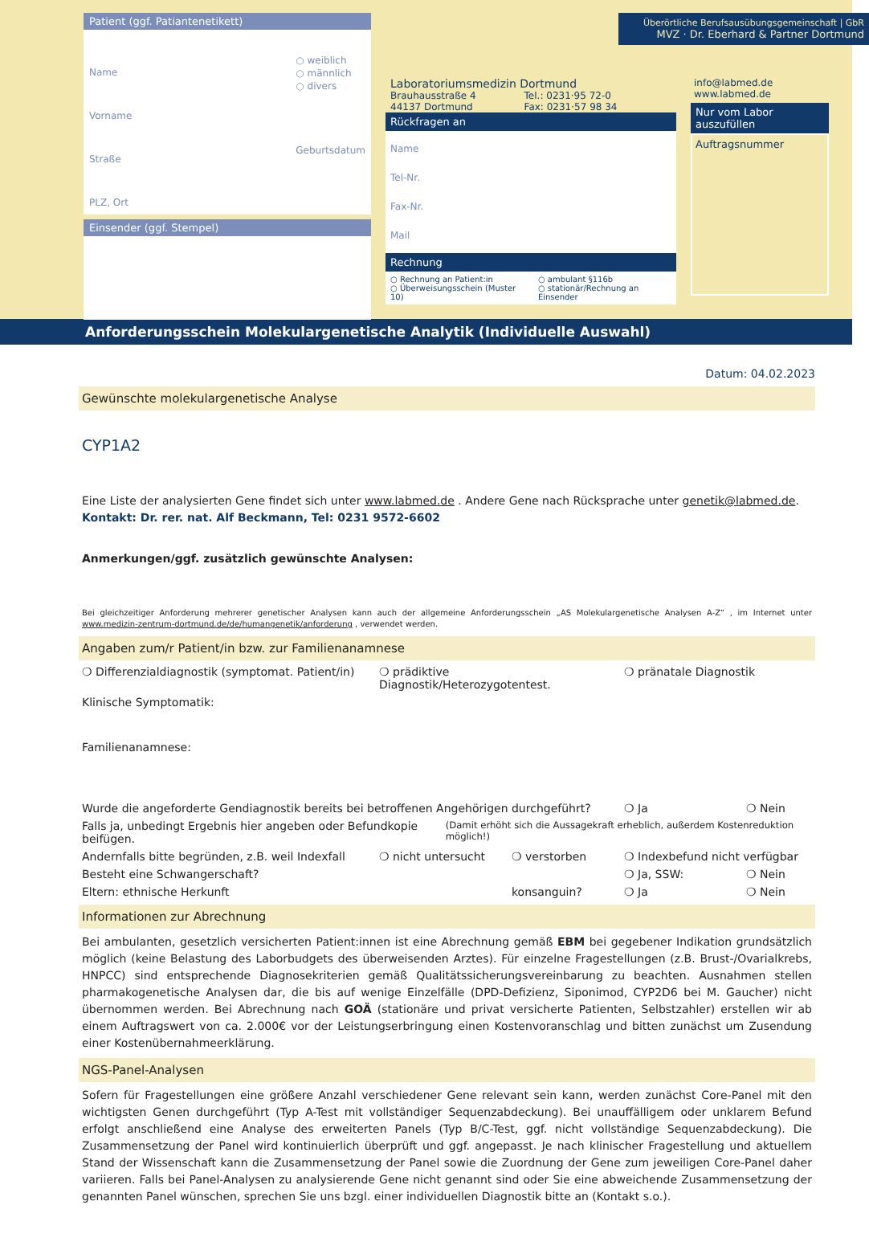Patient (ggf. Patiantenetikett)
Name
Vorname
Straße
PLZ, Ort
○ weiblich
○ männlich
○ divers
Geburtsdatum
Einsender (ggf. Stempel)
Laboratoriumsmedizin Dortmund
Brauhausstraße 4
44137 Dortmund
Tel.: 0231·95 72-0
Fax: 0231·57 98 34
Rückfragen an
Name
Tel-Nr.
Fax-Nr.
Mail
Rechnung
○ Rechnung an Patient:in
○ Überweisungsschein (Muster 10)
○ ambulant §116b
○ stationär/Rechnung an Einsender
Überörtliche Berufsausübungsgemeinschaft | GbR
MVZ · Dr. Eberhard & Partner Dortmund
info@labmed.de
www.labmed.de
Nur vom Labor auszufüllen
Auftragsnummer
Anforderungsschein Molekulargenetische Analytik (Individuelle Auswahl)
Datum: 04.02.2023
Gewünschte molekulargenetische Analyse
CYP1A2
Eine Liste der analysierten Gene findet sich unter www.labmed.de . Andere Gene nach Rücksprache unter genetik@labmed.de.
Kontakt: Dr. rer. nat. Alf Beckmann, Tel: 0231 9572-6602
Anmerkungen/ggf. zusätzlich gewünschte Analysen:
Bei gleichzeitiger Anforderung mehrerer genetischer Analysen kann auch der allgemeine Anforderungsschein „AS Molekulargenetische Analysen A-Z“ , im Internet unter www.medizin-zentrum-dortmund.de/de/humangenetik/anforderung , verwendet werden.
Angaben zum/r Patient/in bzw. zur Familienanamnese
❍ Differenzialdiagnostik (symptomat. Patient/in) ❍ prädiktive Diagnostik/Heterozygotentest. ❍ pränatale Diagnostik
Klinische Symptomatik:
Familienanamnese:
Wurde die angeforderte Gendiagnostik bereits bei betroffenen Angehörigen durchgeführt? ❍ Ja ❍ Nein
Falls ja, unbedingt Ergebnis hier angeben oder Befundkopie beifügen. (Damit erhöht sich die Aussagekraft erheblich, außerdem Kostenreduktion möglich!)
Andernfalls bitte begründen, z.B. weil Indexfall ❍ nicht untersucht ❍ verstorben ❍ Indexbefund nicht verfügbar
Besteht eine Schwangerschaft? ❍ Ja, SSW: ❍ Nein
Eltern: ethnische Herkunft konsanguin? ❍ Ja ❍ Nein
Informationen zur Abrechnung
Bei ambulanten, gesetzlich versicherten Patient:innen ist eine Abrechnung gemäß EBM bei gegebener Indikation grundsätzlich möglich (keine Belastung des Laborbudgets des überweisenden Arztes). Für einzelne Fragestellungen (z.B. Brust-/Ovarialkrebs, HNPCC) sind entsprechende Diagnosekriterien gemäß Qualitätssicherungsvereinbarung zu beachten. Ausnahmen stellen pharmakogenetische Analysen dar, die bis auf wenige Einzelfälle (DPD-Defizienz, Siponimod, CYP2D6 bei M. Gaucher) nicht übernommen werden. Bei Abrechnung nach GOÄ (stationäre und privat versicherte Patienten, Selbstzahler) erstellen wir ab einem Auftragswert von ca. 2.000€ vor der Leistungserbringung einen Kostenvoranschlag und bitten zunächst um Zusendung einer Kostenübernahmeerklärung.
NGS-Panel-Analysen
Sofern für Fragestellungen eine größere Anzahl verschiedener Gene relevant sein kann, werden zunächst Core-Panel mit den wichtigsten Genen durchgeführt (Typ A-Test mit vollständiger Sequenzabdeckung). Bei unauffälligem oder unklarem Befund erfolgt anschließend eine Analyse des erweiterten Panels (Typ B/C-Test, ggf. nicht vollständige Sequenzabdeckung). Die Zusammensetzung der Panel wird kontinuierlich überprüft und ggf. angepasst. Je nach klinischer Fragestellung und aktuellem Stand der Wissenschaft kann die Zusammensetzung der Panel sowie die Zuordnung der Gene zum jeweiligen Core-Panel daher variieren. Falls bei Panel-Analysen zu analysierende Gene nicht genannt sind oder Sie eine abweichende Zusammensetzung der genannten Panel wünschen, sprechen Sie uns bzgl. einer individuellen Diagnostik bitte an (Kontakt s.o.).